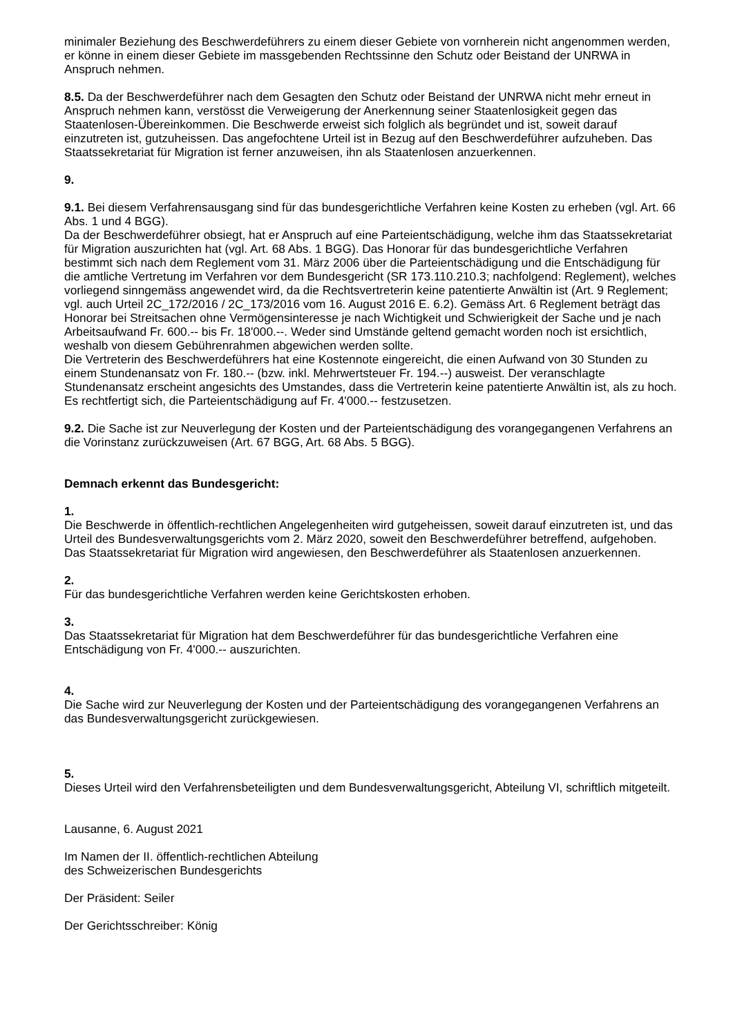minimaler Beziehung des Beschwerdeführers zu einem dieser Gebiete von vornherein nicht angenommen werden, er könne in einem dieser Gebiete im massgebenden Rechtssinne den Schutz oder Beistand der UNRWA in Anspruch nehmen.
8.5. Da der Beschwerdeführer nach dem Gesagten den Schutz oder Beistand der UNRWA nicht mehr erneut in Anspruch nehmen kann, verstösst die Verweigerung der Anerkennung seiner Staatenlosigkeit gegen das Staatenlosen-Übereinkommen. Die Beschwerde erweist sich folglich als begründet und ist, soweit darauf einzutreten ist, gutzuheissen. Das angefochtene Urteil ist in Bezug auf den Beschwerdeführer aufzuheben. Das Staatssekretariat für Migration ist ferner anzuweisen, ihn als Staatenlosen anzuerkennen.
9.
9.1. Bei diesem Verfahrensausgang sind für das bundesgerichtliche Verfahren keine Kosten zu erheben (vgl. Art. 66 Abs. 1 und 4 BGG).
Da der Beschwerdeführer obsiegt, hat er Anspruch auf eine Parteientschädigung, welche ihm das Staatssekretariat für Migration auszurichten hat (vgl. Art. 68 Abs. 1 BGG). Das Honorar für das bundesgerichtliche Verfahren bestimmt sich nach dem Reglement vom 31. März 2006 über die Parteientschädigung und die Entschädigung für die amtliche Vertretung im Verfahren vor dem Bundesgericht (SR 173.110.210.3; nachfolgend: Reglement), welches vorliegend sinngemäss angewendet wird, da die Rechtsvertreterin keine patentierte Anwältin ist (Art. 9 Reglement; vgl. auch Urteil 2C_172/2016 / 2C_173/2016 vom 16. August 2016 E. 6.2). Gemäss Art. 6 Reglement beträgt das Honorar bei Streitsachen ohne Vermögensinteresse je nach Wichtigkeit und Schwierigkeit der Sache und je nach Arbeitsaufwand Fr. 600.-- bis Fr. 18'000.--. Weder sind Umstände geltend gemacht worden noch ist ersichtlich, weshalb von diesem Gebührenrahmen abgewichen werden sollte.
Die Vertreterin des Beschwerdeführers hat eine Kostennote eingereicht, die einen Aufwand von 30 Stunden zu einem Stundenansatz von Fr. 180.-- (bzw. inkl. Mehrwertsteuer Fr. 194.--) ausweist. Der veranschlagte Stundenansatz erscheint angesichts des Umstandes, dass die Vertreterin keine patentierte Anwältin ist, als zu hoch. Es rechtfertigt sich, die Parteientschädigung auf Fr. 4'000.-- festzusetzen.
9.2. Die Sache ist zur Neuverlegung der Kosten und der Parteientschädigung des vorangegangenen Verfahrens an die Vorinstanz zurückzuweisen (Art. 67 BGG, Art. 68 Abs. 5 BGG).
Demnach erkennt das Bundesgericht:
1.
Die Beschwerde in öffentlich-rechtlichen Angelegenheiten wird gutgeheissen, soweit darauf einzutreten ist, und das Urteil des Bundesverwaltungsgerichts vom 2. März 2020, soweit den Beschwerdeführer betreffend, aufgehoben. Das Staatssekretariat für Migration wird angewiesen, den Beschwerdeführer als Staatenlosen anzuerkennen.
2.
Für das bundesgerichtliche Verfahren werden keine Gerichtskosten erhoben.
3.
Das Staatssekretariat für Migration hat dem Beschwerdeführer für das bundesgerichtliche Verfahren eine Entschädigung von Fr. 4'000.-- auszurichten.
4.
Die Sache wird zur Neuverlegung der Kosten und der Parteientschädigung des vorangegangenen Verfahrens an das Bundesverwaltungsgericht zurückgewiesen.
5.
Dieses Urteil wird den Verfahrensbeteiligten und dem Bundesverwaltungsgericht, Abteilung VI, schriftlich mitgeteilt.
Lausanne, 6. August 2021
Im Namen der II. öffentlich-rechtlichen Abteilung
des Schweizerischen Bundesgerichts
Der Präsident: Seiler
Der Gerichtsschreiber: König